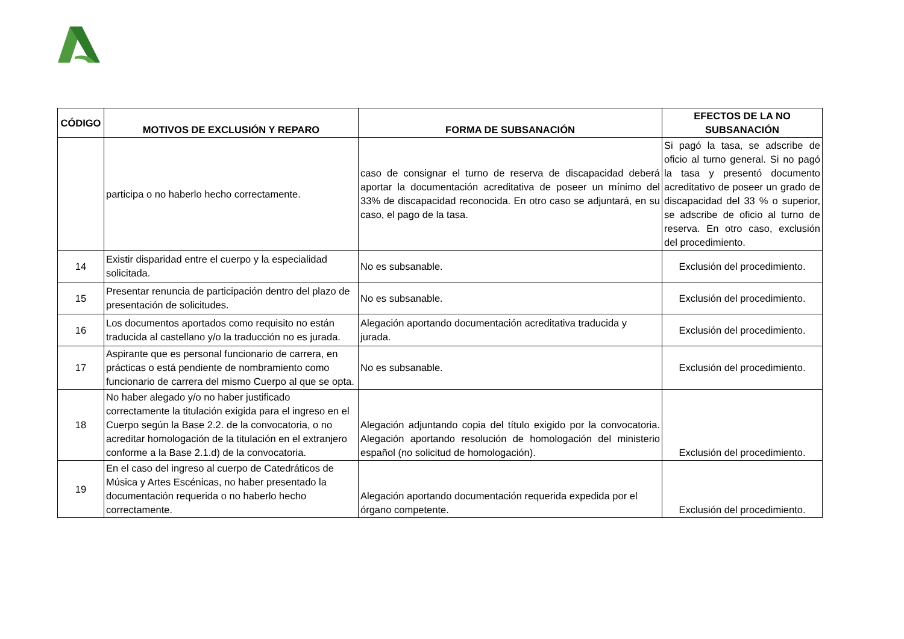| CÓDIGO | MOTIVOS DE EXCLUSIÓN Y REPARO | FORMA DE SUBSANACIÓN | EFECTOS DE LA NO SUBSANACIÓN |
| --- | --- | --- | --- |
| | participa o no haberlo hecho correctamente. | caso de consignar el turno de reserva de discapacidad deberá aportar la documentación acreditativa de poseer un mínimo del 33% de discapacidad reconocida. En otro caso se adjuntará, en su caso, el pago de la tasa. | Si pagó la tasa, se adscribe de oficio al turno general. Si no pagó la tasa y presentó documento acreditativo de poseer un grado de discapacidad del 33 % o superior, se adscribe de oficio al turno de reserva. En otro caso, exclusión del procedimiento. |
| 14 | Existir disparidad entre el cuerpo y la especialidad solicitada. | No es subsanable. | Exclusión del procedimiento. |
| 15 | Presentar renuncia de participación dentro del plazo de presentación de solicitudes. | No es subsanable. | Exclusión del procedimiento. |
| 16 | Los documentos aportados como requisito no están traducida al castellano y/o la traducción no es jurada. | Alegación aportando documentación acreditativa traducida y jurada. | Exclusión del procedimiento. |
| 17 | Aspirante que es personal funcionario de carrera, en prácticas o está pendiente de nombramiento como funcionario de carrera del mismo Cuerpo al que se opta. | No es subsanable. | Exclusión del procedimiento. |
| 18 | No haber alegado y/o no haber justificado correctamente la titulación exigida para el ingreso en el Cuerpo según la Base 2.2. de la convocatoria, o no acreditar homologación de la titulación en el extranjero conforme a la Base 2.1.d) de la convocatoria. | Alegación adjuntando copia del título exigido por la convocatoria. Alegación aportando resolución de homologación del ministerio español (no solicitud de homologación). | Exclusión del procedimiento. |
| 19 | En el caso del ingreso al cuerpo de Catedráticos de Música y Artes Escénicas, no haber presentado la documentación requerida o no haberlo hecho correctamente. | Alegación aportando documentación requerida expedida por el órgano competente. | Exclusión del procedimiento. |